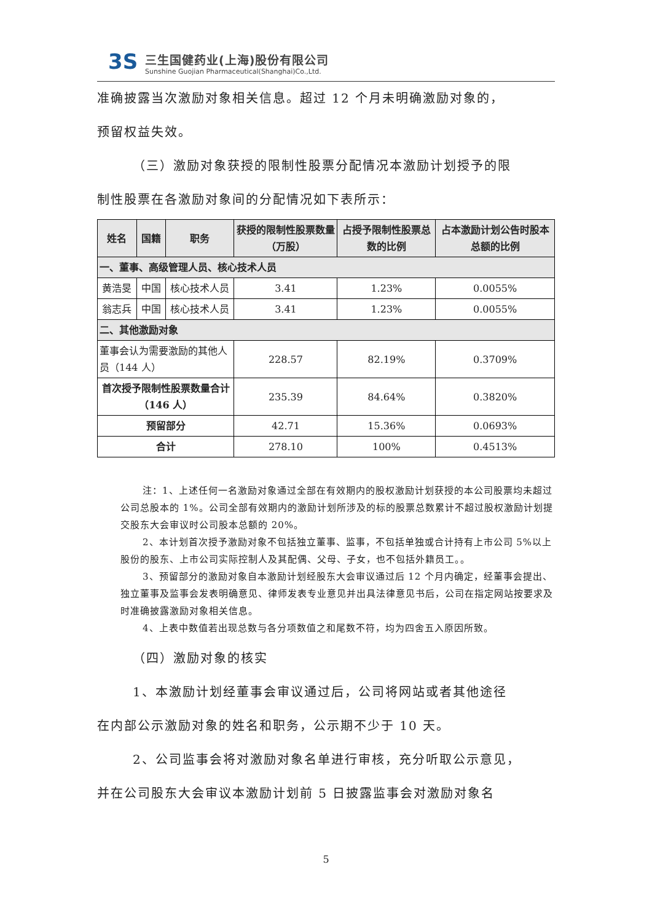3S
三生国健药业(上海)股份有限公司
Sunshine Guojian Pharmaceutical(Shanghai)Co.,Ltd.
准确披露当次激励对象相关信息。超过 12 个月未明确激励对象的，
预留权益失效。
（三）激励对象获授的限制性股票分配情况本激励计划授予的限
制性股票在各激励对象间的分配情况如下表所示：
| 姓名 | 国籍 | 职务 | 获授的限制性股票数量（万股） | 占授予限制性股票总数的比例 | 占本激励计划公告时股本总额的比例 |
| --- | --- | --- | --- | --- | --- |
| 一、董事、高级管理人员、核心技术人员 | | | | | |
| 黄浩旻 | 中国 | 核心技术人员 | 3.41 | 1.23% | 0.0055% |
| 翁志兵 | 中国 | 核心技术人员 | 3.41 | 1.23% | 0.0055% |
| 二、其他激励对象 | | | | | |
| 董事会认为需要激励的其他人员（144 人） | | | 228.57 | 82.19% | 0.3709% |
| 首次授予限制性股票数量合计（146 人） | | | 235.39 | 84.64% | 0.3820% |
| 预留部分 | | | 42.71 | 15.36% | 0.0693% |
| 合计 | | | 278.10 | 100% | 0.4513% |
注：1、上述任何一名激励对象通过全部在有效期内的股权激励计划获授的本公司股票均未超过公司总股本的 1%。公司全部有效期内的激励计划所涉及的标的股票总数累计不超过股权激励计划提交股东大会审议时公司股本总额的 20%。
2、本计划首次授予激励对象不包括独立董事、监事，不包括单独或合计持有上市公司 5%以上股份的股东、上市公司实际控制人及其配偶、父母、子女，也不包括外籍员工。。
3、预留部分的激励对象自本激励计划经股东大会审议通过后 12 个月内确定，经董事会提出、独立董事及监事会发表明确意见、律师发表专业意见并出具法律意见书后，公司在指定网站按要求及时准确披露激励对象相关信息。
4、上表中数值若出现总数与各分项数值之和尾数不符，均为四舍五入原因所致。
（四）激励对象的核实
1、本激励计划经董事会审议通过后，公司将网站或者其他途径
在内部公示激励对象的姓名和职务，公示期不少于 10 天。
2、公司监事会将对激励对象名单进行审核，充分听取公示意见，
并在公司股东大会审议本激励计划前 5 日披露监事会对激励对象名
5